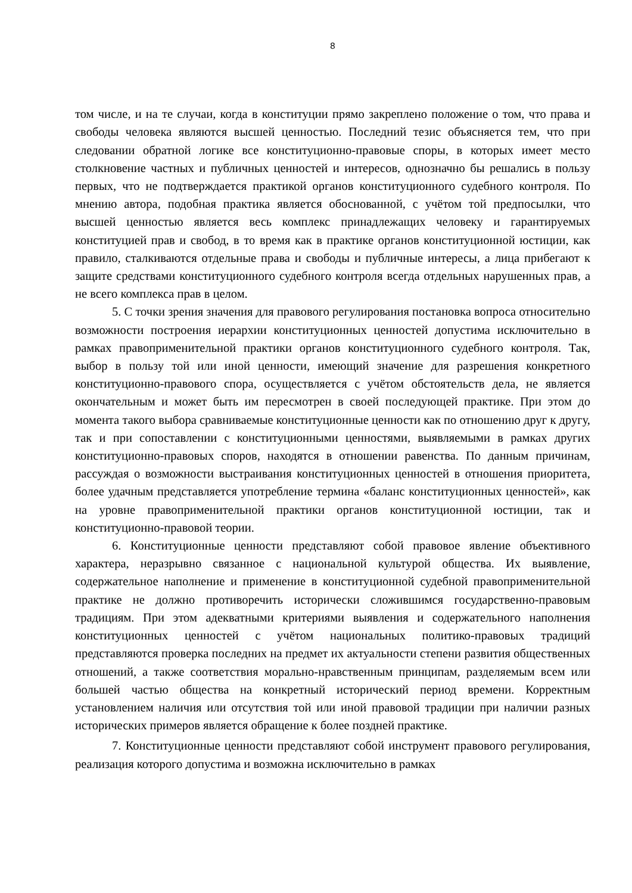8
том числе, и на те случаи, когда в конституции прямо закреплено положение о том, что права и свободы человека являются высшей ценностью. Последний тезис объясняется тем, что при следовании обратной логике все конституционно-правовые споры, в которых имеет место столкновение частных и публичных ценностей и интересов, однозначно бы решались в пользу первых, что не подтверждается практикой органов конституционного судебного контроля. По мнению автора, подобная практика является обоснованной, с учётом той предпосылки, что высшей ценностью является весь комплекс принадлежащих человеку и гарантируемых конституцией прав и свобод, в то время как в практике органов конституционной юстиции, как правило, сталкиваются отдельные права и свободы и публичные интересы, а лица прибегают к защите средствами конституционного судебного контроля всегда отдельных нарушенных прав, а не всего комплекса прав в целом.
5. С точки зрения значения для правового регулирования постановка вопроса относительно возможности построения иерархии конституционных ценностей допустима исключительно в рамках правоприменительной практики органов конституционного судебного контроля. Так, выбор в пользу той или иной ценности, имеющий значение для разрешения конкретного конституционно-правового спора, осуществляется с учётом обстоятельств дела, не является окончательным и может быть им пересмотрен в своей последующей практике. При этом до момента такого выбора сравниваемые конституционные ценности как по отношению друг к другу, так и при сопоставлении с конституционными ценностями, выявляемыми в рамках других конституционно-правовых споров, находятся в отношении равенства. По данным причинам, рассуждая о возможности выстраивания конституционных ценностей в отношения приоритета, более удачным представляется употребление термина «баланс конституционных ценностей», как на уровне правоприменительной практики органов конституционной юстиции, так и конституционно-правовой теории.
6. Конституционные ценности представляют собой правовое явление объективного характера, неразрывно связанное с национальной культурой общества. Их выявление, содержательное наполнение и применение в конституционной судебной правоприменительной практике не должно противоречить исторически сложившимся государственно-правовым традициям. При этом адекватными критериями выявления и содержательного наполнения конституционных ценностей с учётом национальных политико-правовых традиций представляются проверка последних на предмет их актуальности степени развития общественных отношений, а также соответствия морально-нравственным принципам, разделяемым всем или большей частью общества на конкретный исторический период времени. Корректным установлением наличия или отсутствия той или иной правовой традиции при наличии разных исторических примеров является обращение к более поздней практике.
7. Конституционные ценности представляют собой инструмент правового регулирования, реализация которого допустима и возможна исключительно в рамках